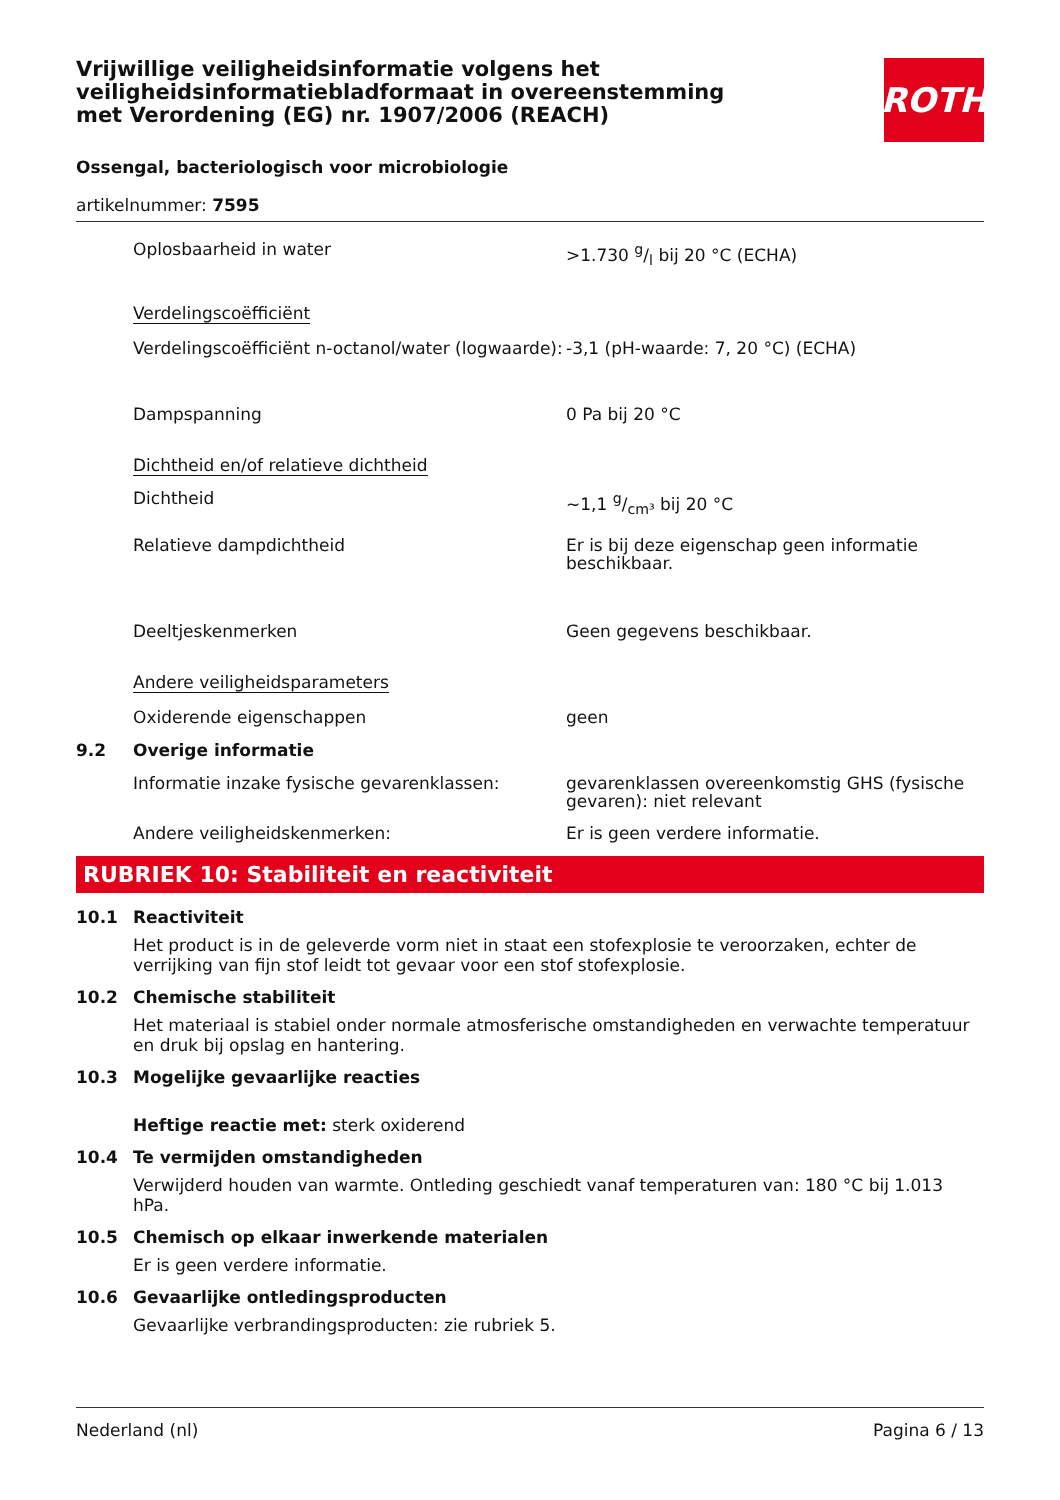ROTH
Vrijwillige veiligheidsinformatie volgens het veiligheidsinformatiebladformaat in overeenstemming met Verordening (EG) nr. 1907/2006 (REACH)
Ossengal, bacteriologisch voor microbiologie
artikelnummer: 7595
Oplosbaarheid in water >1.730 g/l bij 20 °C (ECHA)
Verdelingscoëfficiënt
Verdelingscoëfficiënt n-octanol/water (logwaarde):
-3,1 (pH-waarde: 7, 20 °C) (ECHA)
Dampspanning 0 Pa bij 20 °C
Dichtheid en/of relatieve dichtheid
Dichtheid ~1,1 g/cm³ bij 20 °C
Relatieve dampdichtheid Er is bij deze eigenschap geen informatie beschikbaar.
Deeltjeskenmerken Geen gegevens beschikbaar.
Andere veiligheidsparameters
Oxiderende eigenschappen geen
9.2 Overige informatie
Informatie inzake fysische gevarenklassen: gevarenklassen overeenkomstig GHS (fysische gevaren): niet relevant
Andere veiligheidskenmerken: Er is geen verdere informatie.
RUBRIEK 10: Stabiliteit en reactiviteit
10.1 Reactiviteit
Het product is in de geleverde vorm niet in staat een stofexplosie te veroorzaken, echter de verrijking van fijn stof leidt tot gevaar voor een stof stofexplosie.
10.2 Chemische stabiliteit
Het materiaal is stabiel onder normale atmosferische omstandigheden en verwachte temperatuur en druk bij opslag en hantering.
10.3 Mogelijke gevaarlijke reacties
Heftige reactie met: sterk oxiderend
10.4 Te vermijden omstandigheden
Verwijderd houden van warmte. Ontleding geschiedt vanaf temperaturen van: 180 °C bij 1.013 hPa.
10.5 Chemisch op elkaar inwerkende materialen
Er is geen verdere informatie.
10.6 Gevaarlijke ontledingsproducten
Gevaarlijke verbrandingsproducten: zie rubriek 5.
Nederland (nl) Pagina 6 / 13